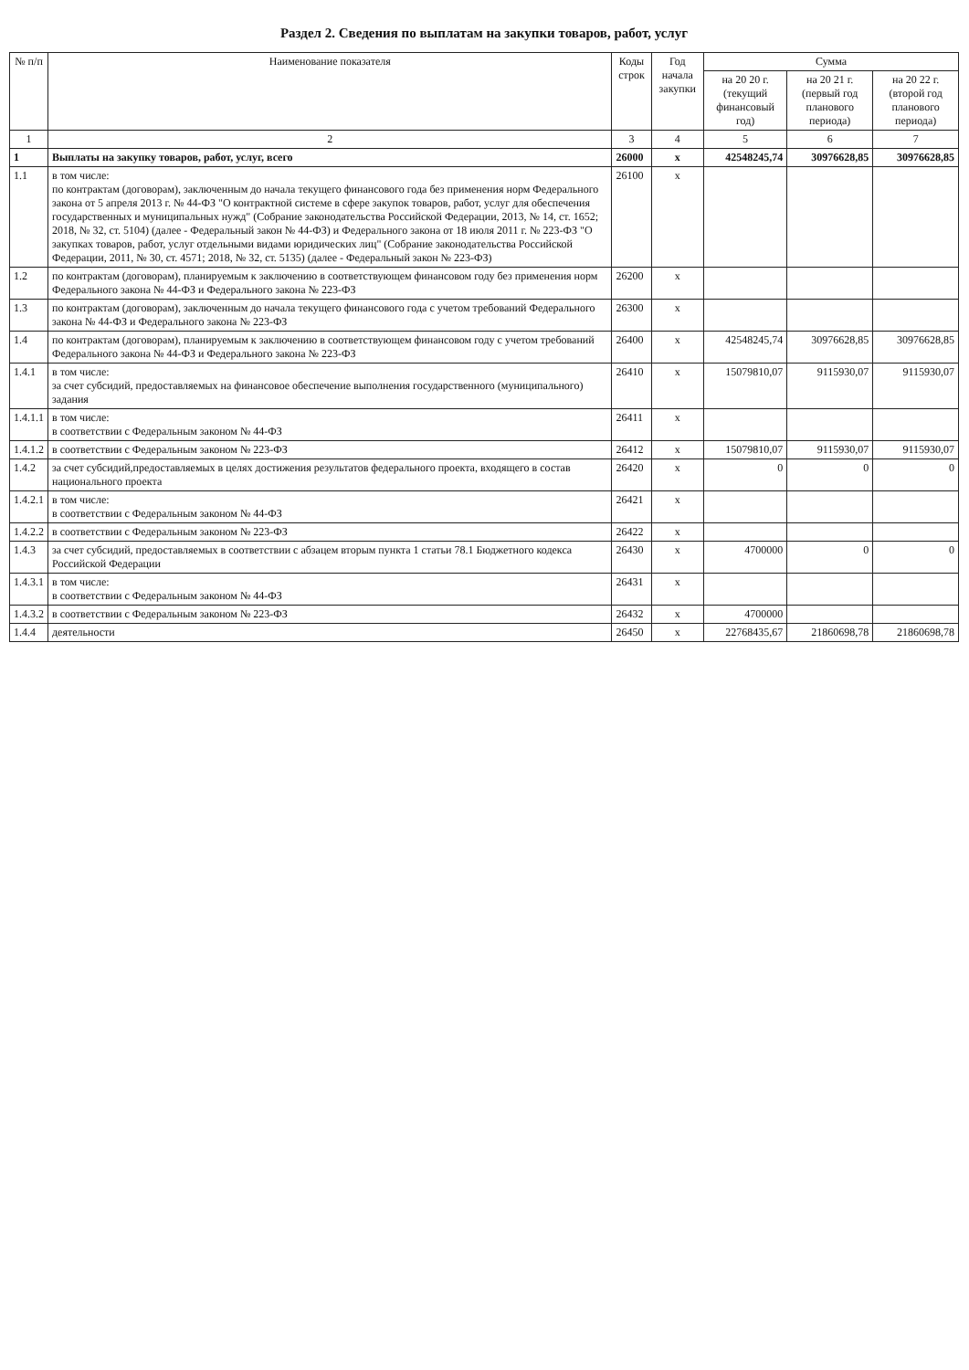Раздел 2. Сведения по выплатам на закупки товаров, работ, услуг
| № п/п | Наименование показателя | Коды строк | Год начала закупки | Сумма | | |
| --- | --- | --- | --- | --- | --- | --- |
| | | | | на 20 20 г. (текущий финансовый год) | на 20 21 г. (первый год планового периода) | на 20 22 г. (второй год планового периода) |
| 1 | 2 | 3 | 4 | 5 | 6 | 7 |
| 1 | Выплаты на закупку товаров, работ, услуг, всего | 26000 | x | 42548245,74 | 30976628,85 | 30976628,85 |
| 1.1 | в том числе: по контрактам (договорам), заключенным до начала текущего финансового года без применения норм Федерального закона от 5 апреля 2013 г. № 44-ФЗ "О контрактной системе в сфере закупок товаров, работ, услуг для обеспечения государственных и муниципальных нужд" (Собрание законодательства Российской Федерации, 2013, № 14, ст. 1652; 2018, № 32, ст. 5104) (далее - Федеральный закон № 44-ФЗ) и Федерального закона от 18 июля 2011 г. № 223-ФЗ "О закупках товаров, работ, услуг отдельными видами юридических лиц" (Собрание законодательства Российской Федерации, 2011, № 30, ст. 4571; 2018, № 32, ст. 5135) (далее - Федеральный закон № 223-ФЗ) | 26100 | x | | | |
| 1.2 | по контрактам (договорам), планируемым к заключению в соответствующем финансовом году без применения норм Федерального закона № 44-ФЗ и Федерального закона № 223-ФЗ | 26200 | x | | | |
| 1.3 | по контрактам (договорам), заключенным до начала текущего финансового года с учетом требований Федерального закона № 44-ФЗ и Федерального закона № 223-ФЗ | 26300 | x | | | |
| 1.4 | по контрактам (договорам), планируемым к заключению в соответствующем финансовом году с учетом требований Федерального закона № 44-ФЗ и Федерального закона № 223-ФЗ | 26400 | x | 42548245,74 | 30976628,85 | 30976628,85 |
| 1.4.1 | в том числе: за счет субсидий, предоставляемых на финансовое обеспечение выполнения государственного (муниципального) задания | 26410 | x | 15079810,07 | 9115930,07 | 9115930,07 |
| 1.4.1.1 | в том числе: в соответствии с Федеральным законом № 44-ФЗ | 26411 | x | | | |
| 1.4.1.2 | в соответствии с Федеральным законом № 223-ФЗ | 26412 | x | 15079810,07 | 9115930,07 | 9115930,07 |
| 1.4.2 | за счет субсидий,предоставляемых в целях достижения результатов федерального проекта, входящего в состав национального проекта | 26420 | x | 0 | 0 | 0 |
| 1.4.2.1 | в том числе: в соответствии с Федеральным законом № 44-ФЗ | 26421 | x | | | |
| 1.4.2.2 | в соответствии с Федеральным законом № 223-ФЗ | 26422 | x | | | |
| 1.4.3 | за счет субсидий, предоставляемых в соответствии с абзацем вторым пункта 1 статьи 78.1 Бюджетного кодекса Российской Федерации | 26430 | x | 4700000 | 0 | 0 |
| 1.4.3.1 | в том числе: в соответствии с Федеральным законом № 44-ФЗ | 26431 | x | | | |
| 1.4.3.2 | в соответствии с Федеральным законом № 223-ФЗ | 26432 | x | 4700000 | | |
| 1.4.4 | деятельности | 26450 | x | 22768435,67 | 21860698,78 | 21860698,78 |